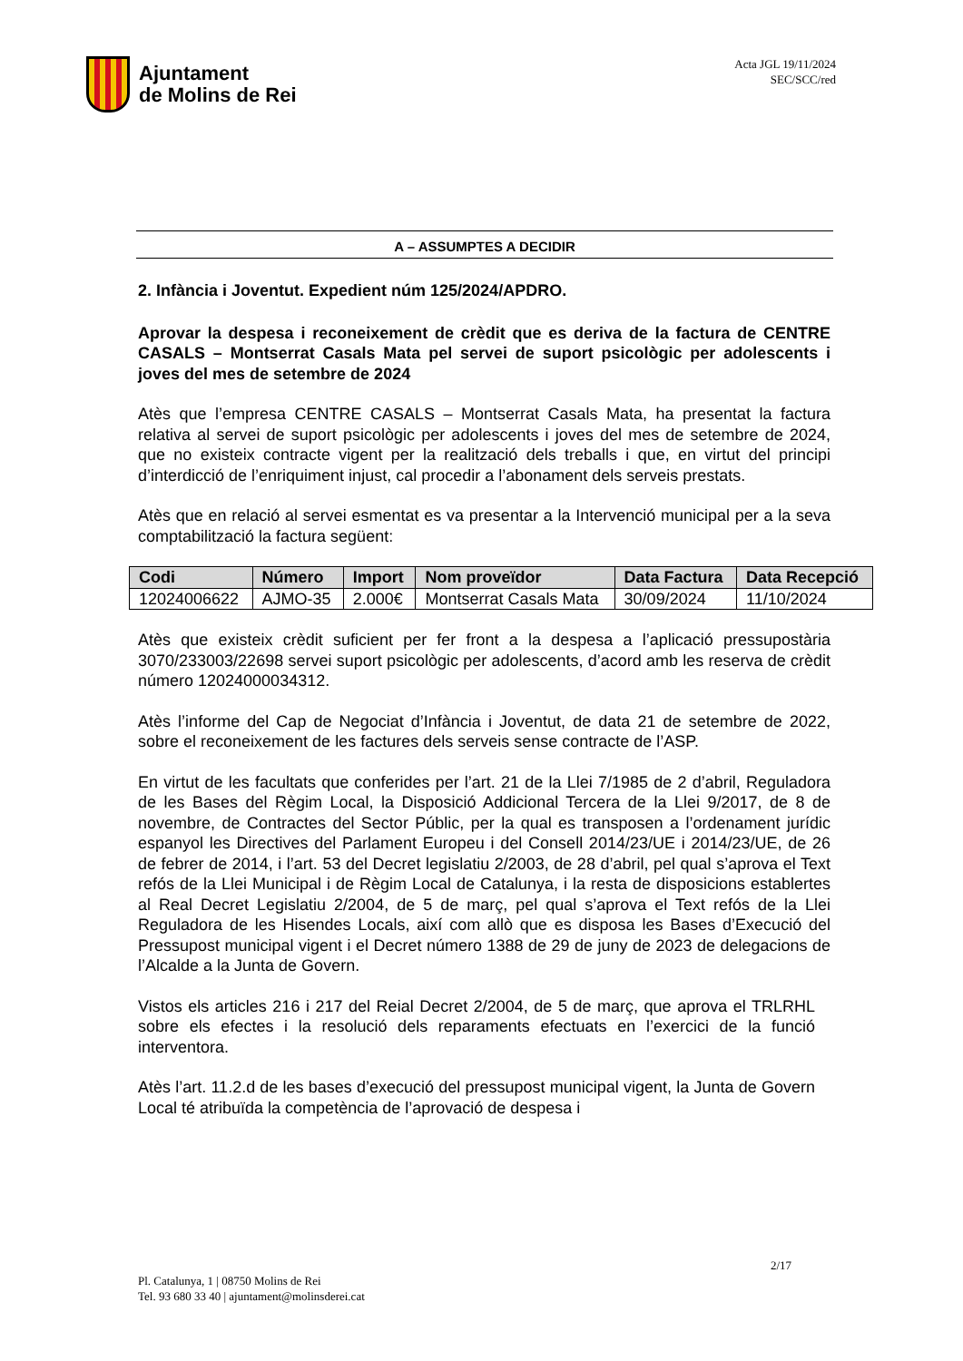Ajuntament
de Molins de Rei
Acta JGL 19/11/2024
SEC/SCC/red
A – ASSUMPTES A DECIDIR
2. Infància i Joventut. Expedient núm 125/2024/APDRO.
Aprovar la despesa i reconeixement de crèdit que es deriva de la factura de CENTRE CASALS – Montserrat Casals Mata pel servei de suport psicològic per adolescents i joves del mes de setembre de 2024
Atès que l’empresa CENTRE CASALS – Montserrat Casals Mata, ha presentat la factura relativa al servei de suport psicològic per adolescents i joves del mes de setembre de 2024, que no existeix contracte vigent per la realització dels treballs i que, en virtut del principi d’interdicció de l’enriquiment injust, cal procedir a l’abonament dels serveis prestats.
Atès que en relació al servei esmentat es va presentar a la Intervenció municipal per a la seva comptabilització la factura següent:
| Codi | Número | Import | Nom proveïdor | Data Factura | Data Recepció |
| --- | --- | --- | --- | --- | --- |
| 12024006622 | AJMO-35 | 2.000€ | Montserrat Casals Mata | 30/09/2024 | 11/10/2024 |
Atès que existeix crèdit suficient per fer front a la despesa a l’aplicació pressupostària 3070/233003/22698 servei suport psicològic per adolescents, d’acord amb les reserva de crèdit número 12024000034312.
Atès l’informe del Cap de Negociat d’Infància i Joventut, de data 21 de setembre de 2022, sobre el reconeixement de les factures dels serveis sense contracte de l’ASP.
En virtut de les facultats que conferides per l’art. 21 de la Llei 7/1985 de 2 d’abril, Reguladora de les Bases del Règim Local, la Disposició Addicional Tercera de la Llei 9/2017, de 8 de novembre, de Contractes del Sector Públic, per la qual es transposen a l’ordenament jurídic espanyol les Directives del Parlament Europeu i del Consell 2014/23/UE i 2014/23/UE, de 26 de febrer de 2014, i l’art. 53 del Decret legislatiu 2/2003, de 28 d’abril, pel qual s’aprova el Text refós de la Llei Municipal i de Règim Local de Catalunya, i la resta de disposicions establertes al Real Decret Legislatiu 2/2004, de 5 de març, pel qual s’aprova el Text refós de la Llei Reguladora de les Hisendes Locals, així com allò que es disposa les Bases d’Execució del Pressupost municipal vigent i el Decret número 1388 de 29 de juny de 2023 de delegacions de l’Alcalde a la Junta de Govern.
Vistos els articles 216 i 217 del Reial Decret 2/2004, de 5 de març, que aprova el TRLRHL sobre els efectes i la resolució dels reparaments efectuats en l’exercici de la funció interventora.
Atès l’art. 11.2.d de les bases d’execució del pressupost municipal vigent, la Junta de Govern Local té atribuïda la competència de l’aprovació de despesa i
2/17
Pl. Catalunya, 1 | 08750 Molins de Rei
Tel. 93 680 33 40 | ajuntament@molinsderei.cat